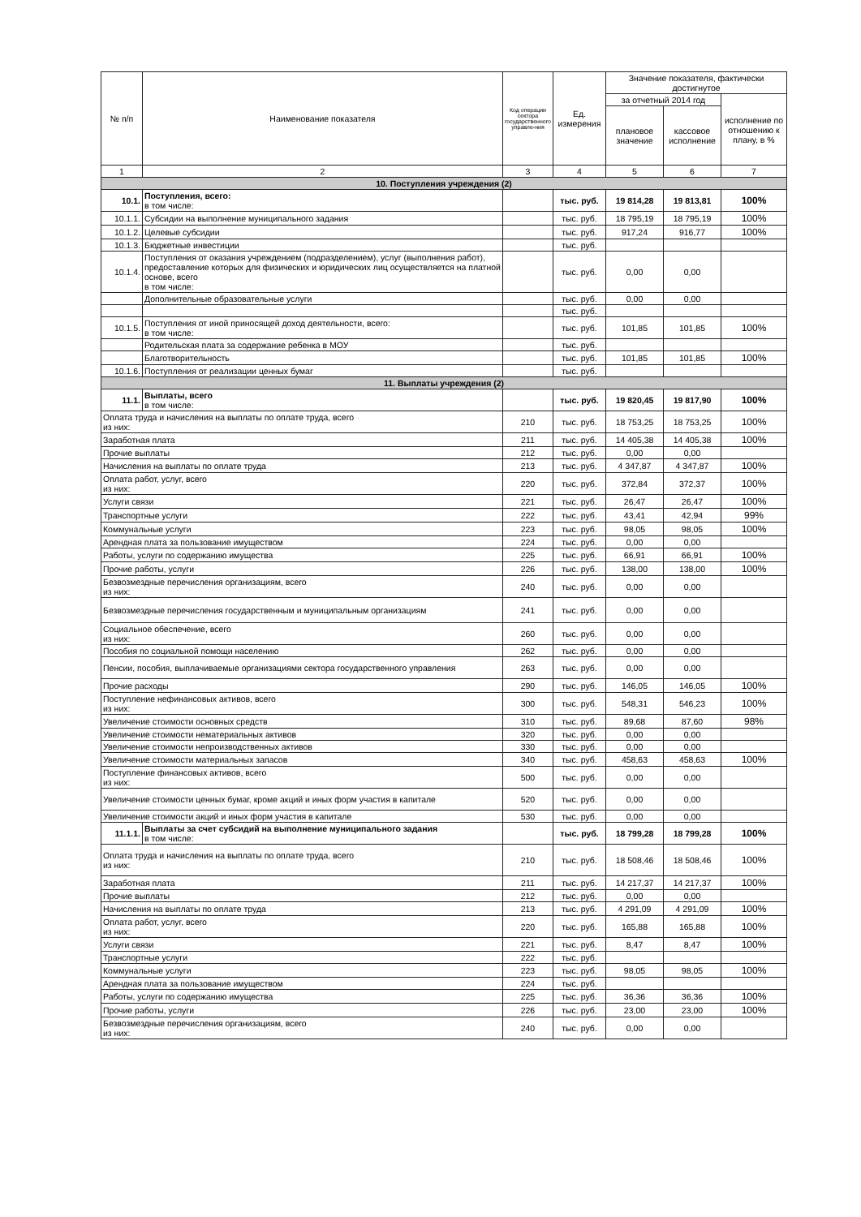| № п/п | Наименование показателя | Код операции сектора государственного управле-ния | Ед. измерения | Значение показателя, фактически достигнутое | | |
| --- | --- | --- | --- | --- | --- | --- |
| | | | | за отчетный 2014 год | | исполнение по отношению к плану, в % |
| | | | | плановое значение | кассовое исполнение | |
| 1 | 2 | 3 | 4 | 5 | 6 | 7 |
| 10. Поступления учреждения (2) | | | | | | |
| 10.1. | Поступления, всего: в том числе: | | тыс. руб. | 19 814,28 | 19 813,81 | 100% |
| 10.1.1. | Субсидии на выполнение муниципального задания | | тыс. руб. | 18 795,19 | 18 795,19 | 100% |
| 10.1.2. | Целевые субсидии | | тыс. руб. | 917,24 | 916,77 | 100% |
| 10.1.3. | Бюджетные инвестиции | | тыс. руб. | | | |
| 10.1.4. | Поступления от оказания учреждением (подразделением), услуг (выполнения работ), предоставление которых для физических и юридических лиц осуществляется на платной основе, всего в том числе: | | тыс. руб. | 0,00 | 0,00 | |
| | Дополнительные образовательные услуги | | тыс. руб. | 0,00 | 0,00 | |
| | | | тыс. руб. | | | |
| 10.1.5. | Поступления от иной приносящей доход деятельности, всего: в том числе: | | тыс. руб. | 101,85 | 101,85 | 100% |
| | Родительская плата за содержание ребенка в МОУ | | тыс. руб. | | | |
| | Благотворительность | | тыс. руб. | 101,85 | 101,85 | 100% |
| 10.1.6. | Поступления от реализации ценных бумаг | | тыс. руб. | | | |
| 11. Выплаты учреждения (2) | | | | | | |
| 11.1. | Выплаты, всего в том числе: | | тыс. руб. | 19 820,45 | 19 817,90 | 100% |
| Оплата труда и начисления на выплаты по оплате труда, всего из них: | | 210 | тыс. руб. | 18 753,25 | 18 753,25 | 100% |
| Заработная плата | | 211 | тыс. руб. | 14 405,38 | 14 405,38 | 100% |
| Прочие выплаты | | 212 | тыс. руб. | 0,00 | 0,00 | |
| Начисления на выплаты по оплате труда | | 213 | тыс. руб. | 4 347,87 | 4 347,87 | 100% |
| Оплата работ, услуг, всего из них: | | 220 | тыс. руб. | 372,84 | 372,37 | 100% |
| Услуги связи | | 221 | тыс. руб. | 26,47 | 26,47 | 100% |
| Транспортные услуги | | 222 | тыс. руб. | 43,41 | 42,94 | 99% |
| Коммунальные услуги | | 223 | тыс. руб. | 98,05 | 98,05 | 100% |
| Арендная плата за пользование имуществом | | 224 | тыс. руб. | 0,00 | 0,00 | |
| Работы, услуги по содержанию имущества | | 225 | тыс. руб. | 66,91 | 66,91 | 100% |
| Прочие работы, услуги | | 226 | тыс. руб. | 138,00 | 138,00 | 100% |
| Безвозмездные перечисления организациям, всего из них: | | 240 | тыс. руб. | 0,00 | 0,00 | |
| Безвозмездные перечисления государственным и муниципальным организациям | | 241 | тыс. руб. | 0,00 | 0,00 | |
| Социальное обеспечение, всего из них: | | 260 | тыс. руб. | 0,00 | 0,00 | |
| Пособия по социальной помощи населению | | 262 | тыс. руб. | 0,00 | 0,00 | |
| Пенсии, пособия, выплачиваемые организациями сектора государственного управления | | 263 | тыс. руб. | 0,00 | 0,00 | |
| Прочие расходы | | 290 | тыс. руб. | 146,05 | 146,05 | 100% |
| Поступление нефинансовых активов, всего из них: | | 300 | тыс. руб. | 548,31 | 546,23 | 100% |
| Увеличение стоимости основных средств | | 310 | тыс. руб. | 89,68 | 87,60 | 98% |
| Увеличение стоимости нематериальных активов | | 320 | тыс. руб. | 0,00 | 0,00 | |
| Увеличение стоимости непроизводственных активов | | 330 | тыс. руб. | 0,00 | 0,00 | |
| Увеличение стоимости материальных запасов | | 340 | тыс. руб. | 458,63 | 458,63 | 100% |
| Поступление финансовых активов, всего из них: | | 500 | тыс. руб. | 0,00 | 0,00 | |
| Увеличение стоимости ценных бумаг, кроме акций и иных форм участия в капитале | | 520 | тыс. руб. | 0,00 | 0,00 | |
| Увеличение стоимости акций и иных форм участия в капитале | | 530 | тыс. руб. | 0,00 | 0,00 | |
| 11.1.1. | Выплаты за счет субсидий на выполнение муниципального задания в том числе: | | тыс. руб. | 18 799,28 | 18 799,28 | 100% |
| Оплата труда и начисления на выплаты по оплате труда, всего из них: | | 210 | тыс. руб. | 18 508,46 | 18 508,46 | 100% |
| Заработная плата | | 211 | тыс. руб. | 14 217,37 | 14 217,37 | 100% |
| Прочие выплаты | | 212 | тыс. руб. | 0,00 | 0,00 | |
| Начисления на выплаты по оплате труда | | 213 | тыс. руб. | 4 291,09 | 4 291,09 | 100% |
| Оплата работ, услуг, всего из них: | | 220 | тыс. руб. | 165,88 | 165,88 | 100% |
| Услуги связи | | 221 | тыс. руб. | 8,47 | 8,47 | 100% |
| Транспортные услуги | | 222 | тыс. руб. | | | |
| Коммунальные услуги | | 223 | тыс. руб. | 98,05 | 98,05 | 100% |
| Арендная плата за пользование имуществом | | 224 | тыс. руб. | | | |
| Работы, услуги по содержанию имущества | | 225 | тыс. руб. | 36,36 | 36,36 | 100% |
| Прочие работы, услуги | | 226 | тыс. руб. | 23,00 | 23,00 | 100% |
| Безвозмездные перечисления организациям, всего из них: | | 240 | тыс. руб. | 0,00 | 0,00 | |